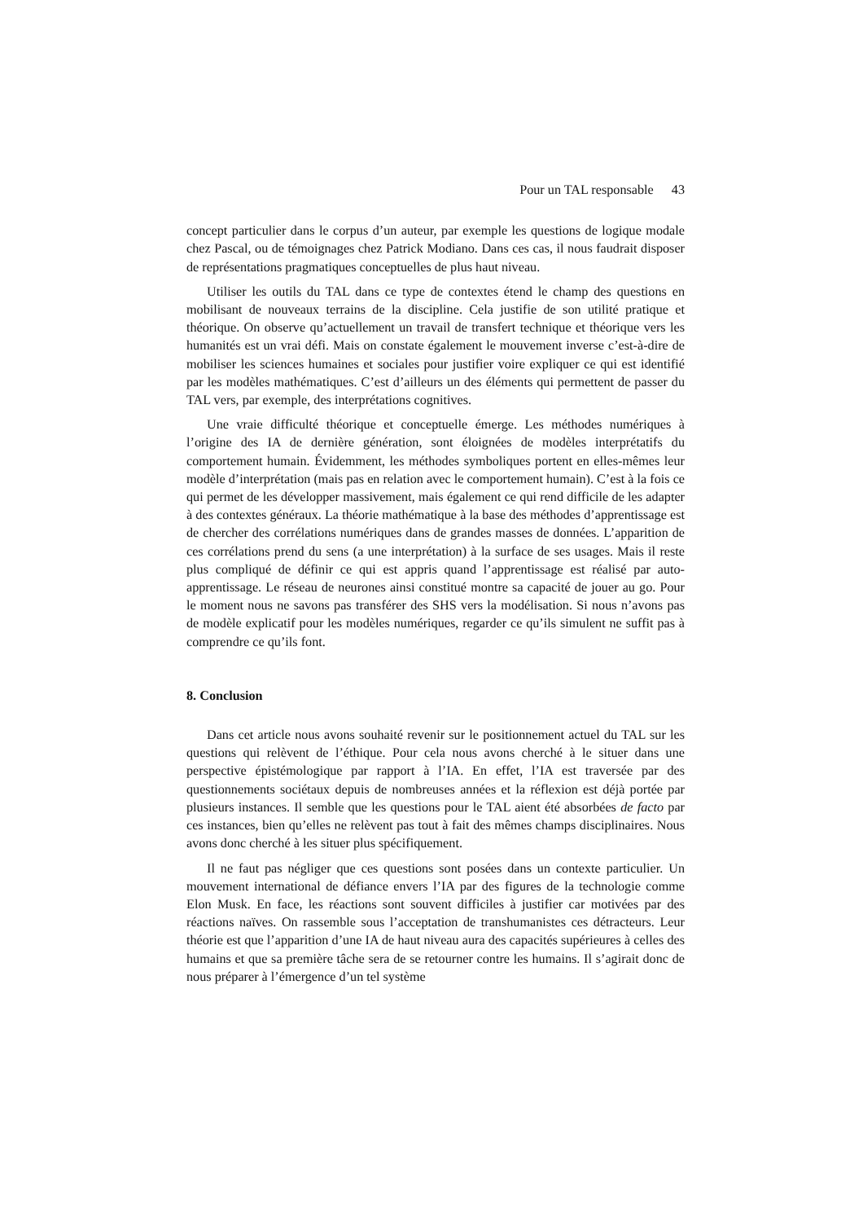Pour un TAL responsable 43
concept particulier dans le corpus d’un auteur, par exemple les questions de logique modale chez Pascal, ou de témoignages chez Patrick Modiano. Dans ces cas, il nous faudrait disposer de représentations pragmatiques conceptuelles de plus haut niveau.
Utiliser les outils du TAL dans ce type de contextes étend le champ des questions en mobilisant de nouveaux terrains de la discipline. Cela justifie de son utilité pratique et théorique. On observe qu’actuellement un travail de transfert technique et théorique vers les humanités est un vrai défi. Mais on constate également le mouvement inverse c’est-à-dire de mobiliser les sciences humaines et sociales pour justifier voire expliquer ce qui est identifié par les modèles mathématiques. C’est d’ailleurs un des éléments qui permettent de passer du TAL vers, par exemple, des interprétations cognitives.
Une vraie difficulté théorique et conceptuelle émerge. Les méthodes numériques à l’origine des IA de dernière génération, sont éloignées de modèles interprétatifs du comportement humain. Évidemment, les méthodes symboliques portent en elles-mêmes leur modèle d’interprétation (mais pas en relation avec le comportement humain). C’est à la fois ce qui permet de les développer massivement, mais également ce qui rend difficile de les adapter à des contextes généraux. La théorie mathématique à la base des méthodes d’apprentissage est de chercher des corrélations numériques dans de grandes masses de données. L’apparition de ces corrélations prend du sens (a une interprétation) à la surface de ses usages. Mais il reste plus compliqué de définir ce qui est appris quand l’apprentissage est réalisé par auto-apprentissage. Le réseau de neurones ainsi constitué montre sa capacité de jouer au go. Pour le moment nous ne savons pas transférer des SHS vers la modélisation. Si nous n’avons pas de modèle explicatif pour les modèles numériques, regarder ce qu’ils simulent ne suffit pas à comprendre ce qu’ils font.
8. Conclusion
Dans cet article nous avons souhaité revenir sur le positionnement actuel du TAL sur les questions qui relèvent de l’éthique. Pour cela nous avons cherché à le situer dans une perspective épistémologique par rapport à l’IA. En effet, l’IA est traversée par des questionnements sociétaux depuis de nombreuses années et la réflexion est déjà portée par plusieurs instances. Il semble que les questions pour le TAL aient été absorbées de facto par ces instances, bien qu’elles ne relèvent pas tout à fait des mêmes champs disciplinaires. Nous avons donc cherché à les situer plus spécifiquement.
Il ne faut pas négliger que ces questions sont posées dans un contexte particulier. Un mouvement international de défiance envers l’IA par des figures de la technologie comme Elon Musk. En face, les réactions sont souvent difficiles à justifier car motivées par des réactions naïves. On rassemble sous l’acceptation de transhumanistes ces détracteurs. Leur théorie est que l’apparition d’une IA de haut niveau aura des capacités supérieures à celles des humains et que sa première tâche sera de se retourner contre les humains. Il s’agirait donc de nous préparer à l’émergence d’un tel système